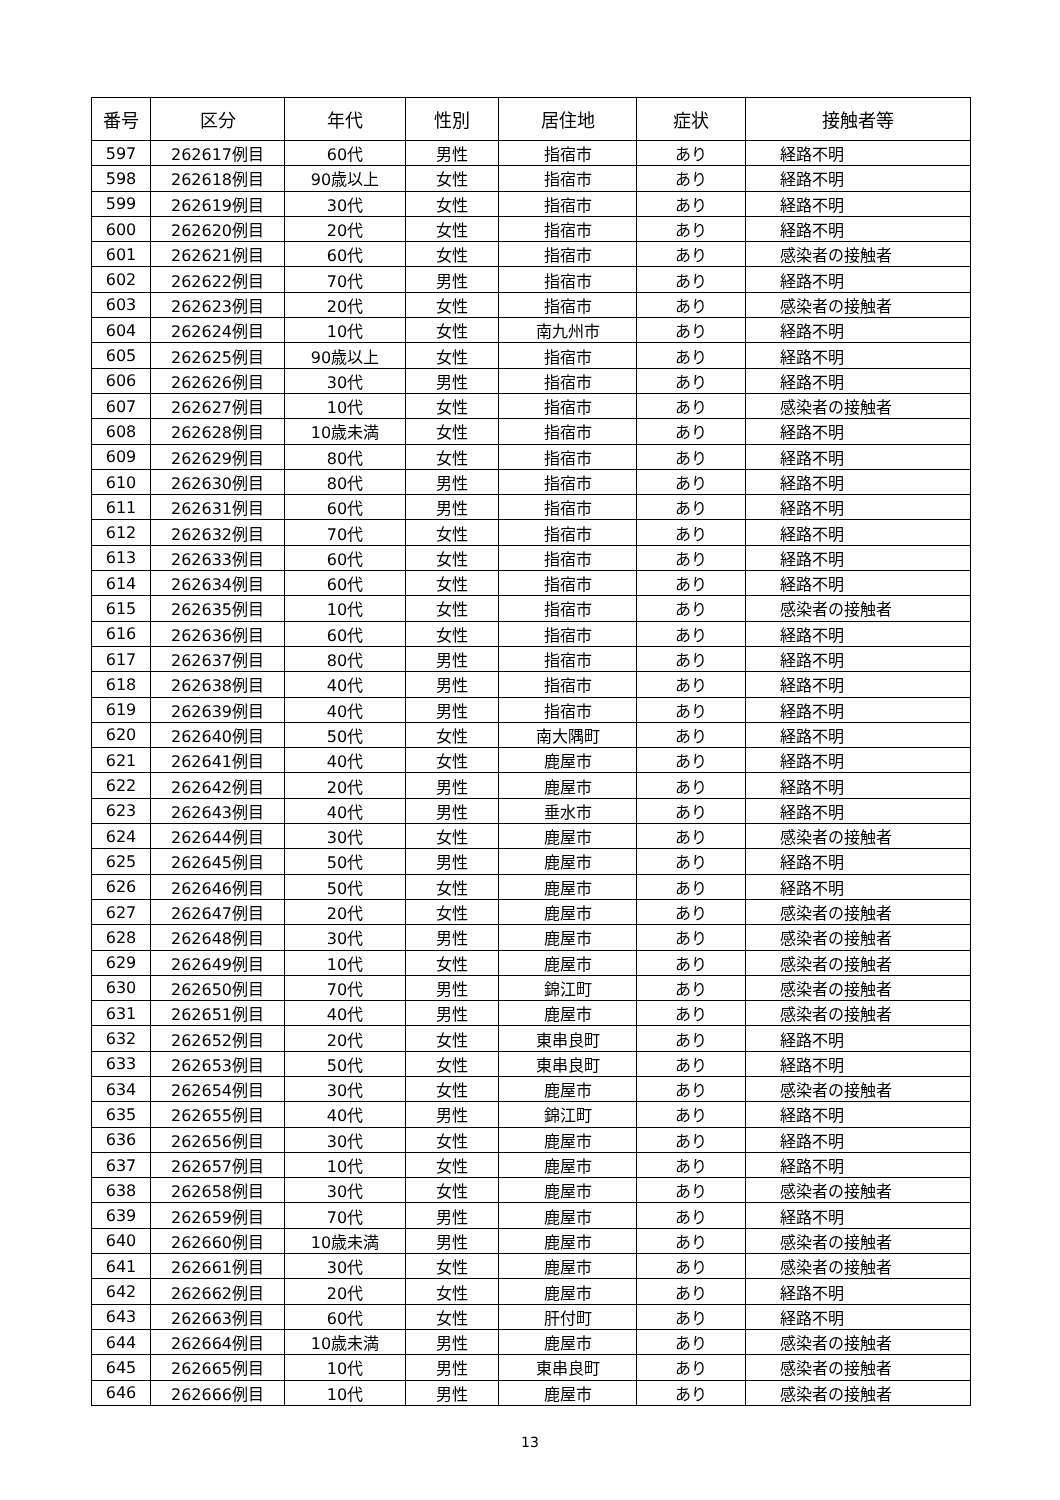| 番号 | 区分 | 年代 | 性別 | 居住地 | 症状 | 接触者等 |
| --- | --- | --- | --- | --- | --- | --- |
| 597 | 262617例目 | 60代 | 男性 | 指宿市 | あり | 経路不明 |
| 598 | 262618例目 | 90歳以上 | 女性 | 指宿市 | あり | 経路不明 |
| 599 | 262619例目 | 30代 | 女性 | 指宿市 | あり | 経路不明 |
| 600 | 262620例目 | 20代 | 女性 | 指宿市 | あり | 経路不明 |
| 601 | 262621例目 | 60代 | 女性 | 指宿市 | あり | 感染者の接触者 |
| 602 | 262622例目 | 70代 | 男性 | 指宿市 | あり | 経路不明 |
| 603 | 262623例目 | 20代 | 女性 | 指宿市 | あり | 感染者の接触者 |
| 604 | 262624例目 | 10代 | 女性 | 南九州市 | あり | 経路不明 |
| 605 | 262625例目 | 90歳以上 | 女性 | 指宿市 | あり | 経路不明 |
| 606 | 262626例目 | 30代 | 男性 | 指宿市 | あり | 経路不明 |
| 607 | 262627例目 | 10代 | 女性 | 指宿市 | あり | 感染者の接触者 |
| 608 | 262628例目 | 10歳未満 | 女性 | 指宿市 | あり | 経路不明 |
| 609 | 262629例目 | 80代 | 女性 | 指宿市 | あり | 経路不明 |
| 610 | 262630例目 | 80代 | 男性 | 指宿市 | あり | 経路不明 |
| 611 | 262631例目 | 60代 | 男性 | 指宿市 | あり | 経路不明 |
| 612 | 262632例目 | 70代 | 女性 | 指宿市 | あり | 経路不明 |
| 613 | 262633例目 | 60代 | 女性 | 指宿市 | あり | 経路不明 |
| 614 | 262634例目 | 60代 | 女性 | 指宿市 | あり | 経路不明 |
| 615 | 262635例目 | 10代 | 女性 | 指宿市 | あり | 感染者の接触者 |
| 616 | 262636例目 | 60代 | 女性 | 指宿市 | あり | 経路不明 |
| 617 | 262637例目 | 80代 | 男性 | 指宿市 | あり | 経路不明 |
| 618 | 262638例目 | 40代 | 男性 | 指宿市 | あり | 経路不明 |
| 619 | 262639例目 | 40代 | 男性 | 指宿市 | あり | 経路不明 |
| 620 | 262640例目 | 50代 | 女性 | 南大隅町 | あり | 経路不明 |
| 621 | 262641例目 | 40代 | 女性 | 鹿屋市 | あり | 経路不明 |
| 622 | 262642例目 | 20代 | 男性 | 鹿屋市 | あり | 経路不明 |
| 623 | 262643例目 | 40代 | 男性 | 垂水市 | あり | 経路不明 |
| 624 | 262644例目 | 30代 | 女性 | 鹿屋市 | あり | 感染者の接触者 |
| 625 | 262645例目 | 50代 | 男性 | 鹿屋市 | あり | 経路不明 |
| 626 | 262646例目 | 50代 | 女性 | 鹿屋市 | あり | 経路不明 |
| 627 | 262647例目 | 20代 | 女性 | 鹿屋市 | あり | 感染者の接触者 |
| 628 | 262648例目 | 30代 | 男性 | 鹿屋市 | あり | 感染者の接触者 |
| 629 | 262649例目 | 10代 | 女性 | 鹿屋市 | あり | 感染者の接触者 |
| 630 | 262650例目 | 70代 | 男性 | 錦江町 | あり | 感染者の接触者 |
| 631 | 262651例目 | 40代 | 男性 | 鹿屋市 | あり | 感染者の接触者 |
| 632 | 262652例目 | 20代 | 女性 | 東串良町 | あり | 経路不明 |
| 633 | 262653例目 | 50代 | 女性 | 東串良町 | あり | 経路不明 |
| 634 | 262654例目 | 30代 | 女性 | 鹿屋市 | あり | 感染者の接触者 |
| 635 | 262655例目 | 40代 | 男性 | 錦江町 | あり | 経路不明 |
| 636 | 262656例目 | 30代 | 女性 | 鹿屋市 | あり | 経路不明 |
| 637 | 262657例目 | 10代 | 女性 | 鹿屋市 | あり | 経路不明 |
| 638 | 262658例目 | 30代 | 女性 | 鹿屋市 | あり | 感染者の接触者 |
| 639 | 262659例目 | 70代 | 男性 | 鹿屋市 | あり | 経路不明 |
| 640 | 262660例目 | 10歳未満 | 男性 | 鹿屋市 | あり | 感染者の接触者 |
| 641 | 262661例目 | 30代 | 女性 | 鹿屋市 | あり | 感染者の接触者 |
| 642 | 262662例目 | 20代 | 女性 | 鹿屋市 | あり | 経路不明 |
| 643 | 262663例目 | 60代 | 女性 | 肝付町 | あり | 経路不明 |
| 644 | 262664例目 | 10歳未満 | 男性 | 鹿屋市 | あり | 感染者の接触者 |
| 645 | 262665例目 | 10代 | 男性 | 東串良町 | あり | 感染者の接触者 |
| 646 | 262666例目 | 10代 | 男性 | 鹿屋市 | あり | 感染者の接触者 |
13